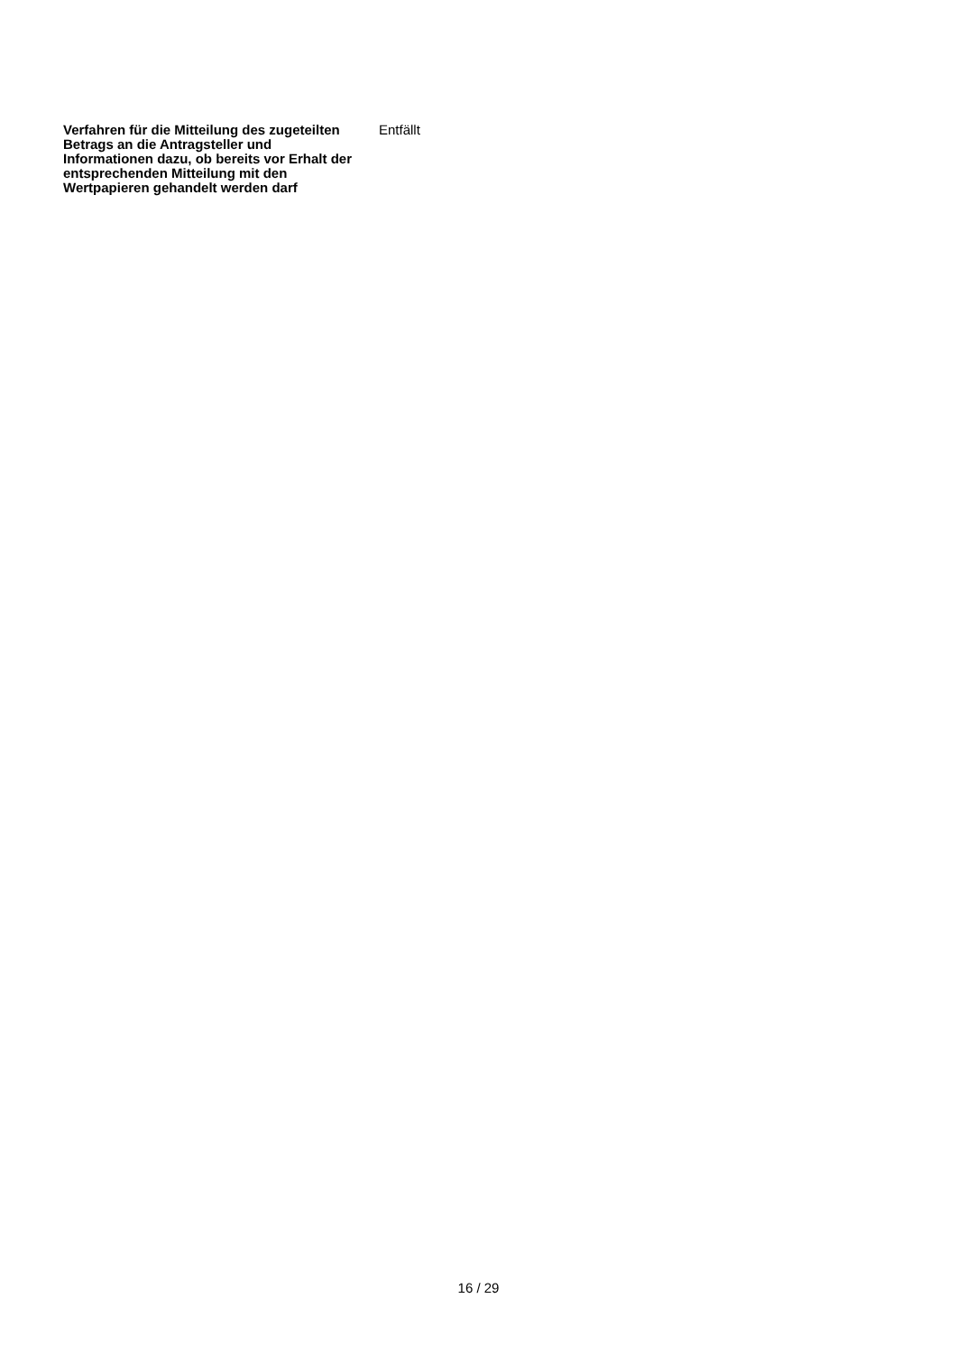| Verfahren für die Mitteilung des zugeteilten Betrags an die Antragsteller und Informationen dazu, ob bereits vor Erhalt der entsprechenden Mitteilung mit den Wertpapieren gehandelt werden darf | Entfällt |
16 / 29